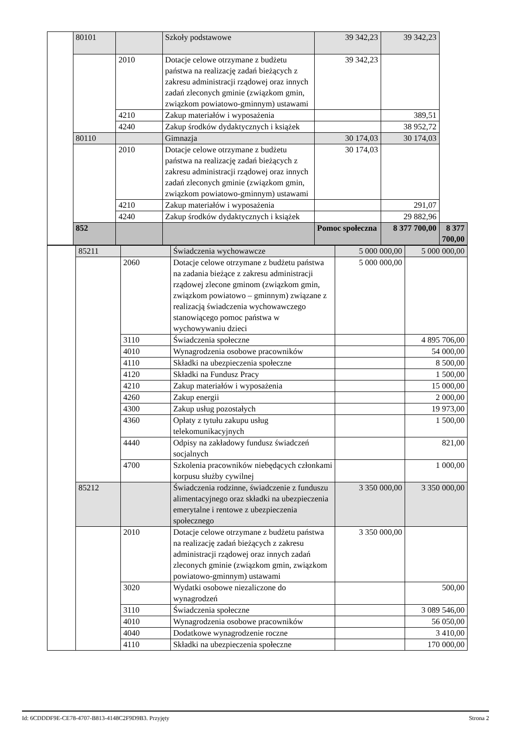| | 80101 | | Szkoły podstawowe | 39 342,23 | 39 342,23 | |
| | | 2010 | Dotacje celowe otrzymane z budżetu państwa na realizację zadań bieżących z zakresu administracji rządowej oraz innych zadań zleconych gminie (związkom gmin, związkom powiatowo-gminnym) ustawami | 39 342,23 | | |
| | | 4210 | Zakup materiałów i wyposażenia | | 389,51 | |
| | | 4240 | Zakup środków dydaktycznych i książek | | 38 952,72 | |
| | 80110 | | Gimnazja | 30 174,03 | 30 174,03 | |
| | | 2010 | Dotacje celowe otrzymane z budżetu państwa na realizację zadań bieżących z zakresu administracji rządowej oraz innych zadań zleconych gminie (związkom gmin, związkom powiatowo-gminnym) ustawami | 30 174,03 | | |
| | | 4210 | Zakup materiałów i wyposażenia | | 291,07 | |
| | | 4240 | Zakup środków dydaktycznych i książek | | 29 882,96 | |
| | 852 | | | Pomoc społeczna | 8 377 700,00 | 8 377 700,00 |
| | 85211 | | Świadczenia wychowawcze | 5 000 000,00 | 5 000 000,00 |
| | | 2060 | Dotacje celowe otrzymane z budżetu państwa na zadania bieżące z zakresu administracji rządowej zlecone gminom (związkom gmin, związkom powiatowo – gminnym) związane z realizacją świadczenia wychowawczego stanowiącego pomoc państwa w wychowywaniu dzieci | 5 000 000,00 | |
| | | 3110 | Świadczenia społeczne | | 4 895 706,00 |
| | | 4010 | Wynagrodzenia osobowe pracowników | | 54 000,00 |
| | | 4110 | Składki na ubezpieczenia społeczne | | 8 500,00 |
| | | 4120 | Składki na Fundusz Pracy | | 1 500,00 |
| | | 4210 | Zakup materiałów i wyposażenia | | 15 000,00 |
| | | 4260 | Zakup energii | | 2 000,00 |
| | | 4300 | Zakup usług pozostałych | | 19 973,00 |
| | | 4360 | Opłaty z tytułu zakupu usług telekomunikacyjnych | | 1 500,00 |
| | | 4440 | Odpisy na zakładowy fundusz świadczeń socjalnych | | 821,00 |
| | | 4700 | Szkolenia pracowników niebędących członkami korpusu służby cywilnej | | 1 000,00 |
| | 85212 | | Świadczenia rodzinne, świadczenie z funduszu alimentacyjnego oraz składki na ubezpieczenia emerytalne i rentowe z ubezpieczenia społecznego | 3 350 000,00 | 3 350 000,00 |
| | | 2010 | Dotacje celowe otrzymane z budżetu państwa na realizację zadań bieżących z zakresu administracji rządowej oraz innych zadań zleconych gminie (związkom gmin, związkom powiatowo-gminnym) ustawami | 3 350 000,00 | |
| | | 3020 | Wydatki osobowe niezaliczone do wynagrodzeń | | 500,00 |
| | | 3110 | Świadczenia społeczne | | 3 089 546,00 |
| | | 4010 | Wynagrodzenia osobowe pracowników | | 56 050,00 |
| | | 4040 | Dodatkowe wynagrodzenie roczne | | 3 410,00 |
| | | 4110 | Składki na ubezpieczenia społeczne | | 170 000,00 |
Id: 6CDDDF9E-CE78-4707-B813-4148C2F9D9B3. Przyjęty Strona 2